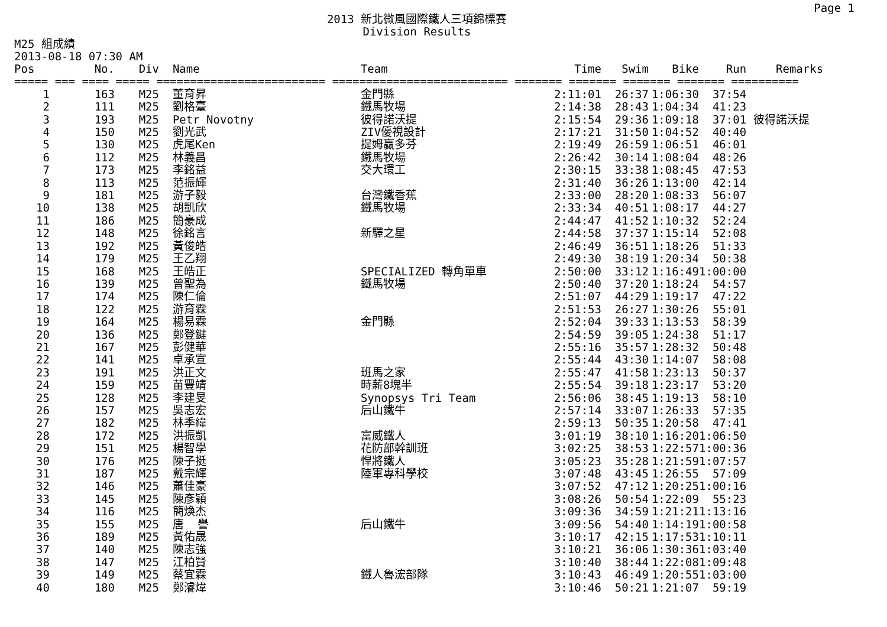Page 1
2013 新北微風國際鐵人三項錦標賽
Division Results
M25 組成績
2013-08-18 07:30 AM
| Pos | No. | Div | Name | Team | Time | Swim | Bike | Run | Remarks |
| --- | --- | --- | --- | --- | --- | --- | --- | --- | --- |
| ===== === ==== ===== ========================= ========================== ======= ======= ======= ======= ========== | | | | | | | | | |
| 1 | 163 | M25 | 董育昇 | 金門縣 | 2:11:01 | 26:37 | 1:06:30 | 37:54 | |
| 2 | 111 | M25 | 劉格臺 | 鐵馬牧場 | 2:14:38 | 28:43 | 1:04:34 | 41:23 | |
| 3 | 193 | M25 | Petr Novotny | 彼得諾沃提 | 2:15:54 | 29:36 | 1:09:18 | 37:01 | 彼得諾沃提 |
| 4 | 150 | M25 | 劉光武 | ZIV優視設計 | 2:17:21 | 31:50 | 1:04:52 | 40:40 | |
| 5 | 130 | M25 | 虎尾Ken | 提姆贏多芬 | 2:19:49 | 26:59 | 1:06:51 | 46:01 | |
| 6 | 112 | M25 | 林義昌 | 鐵馬牧場 | 2:26:42 | 30:14 | 1:08:04 | 48:26 | |
| 7 | 173 | M25 | 李銘益 | 交大環工 | 2:30:15 | 33:38 | 1:08:45 | 47:53 | |
| 8 | 113 | M25 | 范振輝 | | 2:31:40 | 36:26 | 1:13:00 | 42:14 | |
| 9 | 181 | M25 | 游子毅 | 台灣鐵香蕉 | 2:33:00 | 28:20 | 1:08:33 | 56:07 | |
| 10 | 138 | M25 | 胡凱欣 | 鐵馬牧場 | 2:33:34 | 40:51 | 1:08:17 | 44:27 | |
| 11 | 186 | M25 | 簡豪成 | | 2:44:47 | 41:52 | 1:10:32 | 52:24 | |
| 12 | 148 | M25 | 徐銘言 | 新驛之星 | 2:44:58 | 37:37 | 1:15:14 | 52:08 | |
| 13 | 192 | M25 | 黃俊皓 | | 2:46:49 | 36:51 | 1:18:26 | 51:33 | |
| 14 | 179 | M25 | 王乙翔 | | 2:49:30 | 38:19 | 1:20:34 | 50:38 | |
| 15 | 168 | M25 | 王皓正 | SPECIALIZED 轉角單車 | 2:50:00 | 33:12 | 1:16:49 | 1:00:00 | |
| 16 | 139 | M25 | 曾聖為 | 鐵馬牧場 | 2:50:40 | 37:20 | 1:18:24 | 54:57 | |
| 17 | 174 | M25 | 陳仁倫 | | 2:51:07 | 44:29 | 1:19:17 | 47:22 | |
| 18 | 122 | M25 | 游育霖 | | 2:51:53 | 26:27 | 1:30:26 | 55:01 | |
| 19 | 164 | M25 | 楊易霖 | 金門縣 | 2:52:04 | 39:33 | 1:13:53 | 58:39 | |
| 20 | 136 | M25 | 鄭登鍵 | | 2:54:59 | 39:05 | 1:24:38 | 51:17 | |
| 21 | 167 | M25 | 彭健華 | | 2:55:16 | 35:57 | 1:28:32 | 50:48 | |
| 22 | 141 | M25 | 卓承宣 | | 2:55:44 | 43:30 | 1:14:07 | 58:08 | |
| 23 | 191 | M25 | 洪正文 | 班馬之家 | 2:55:47 | 41:58 | 1:23:13 | 50:37 | |
| 24 | 159 | M25 | 苗豐靖 | 時薪8塊半 | 2:55:54 | 39:18 | 1:23:17 | 53:20 | |
| 25 | 128 | M25 | 李建旻 | Synopsys Tri Team | 2:56:06 | 38:45 | 1:19:13 | 58:10 | |
| 26 | 157 | M25 | 吳志宏 | 后山鐵牛 | 2:57:14 | 33:07 | 1:26:33 | 57:35 | |
| 27 | 182 | M25 | 林季緯 | | 2:59:13 | 50:35 | 1:20:58 | 47:41 | |
| 28 | 172 | M25 | 洪振凱 | 富威鐵人 | 3:01:19 | 38:10 | 1:16:20 | 1:06:50 | |
| 29 | 151 | M25 | 楊智學 | 花防部幹訓班 | 3:02:25 | 38:53 | 1:22:57 | 1:00:36 | |
| 30 | 176 | M25 | 陳子挺 | 悍將鐵人 | 3:05:23 | 35:28 | 1:21:59 | 1:07:57 | |
| 31 | 187 | M25 | 戴宗輝 | 陸軍專科學校 | 3:07:48 | 43:45 | 1:26:55 | 57:09 | |
| 32 | 146 | M25 | 蕭佳豪 | | 3:07:52 | 47:12 | 1:20:25 | 1:00:16 | |
| 33 | 145 | M25 | 陳彥穎 | | 3:08:26 | 50:54 | 1:22:09 | 55:23 | |
| 34 | 116 | M25 | 簡煥杰 | | 3:09:36 | 34:59 | 1:21:21 | 1:13:16 | |
| 35 | 155 | M25 | 唐 譽 | 后山鐵牛 | 3:09:56 | 54:40 | 1:14:19 | 1:00:58 | |
| 36 | 189 | M25 | 黃佑晟 | | 3:10:17 | 42:15 | 1:17:53 | 1:10:11 | |
| 37 | 140 | M25 | 陳志強 | | 3:10:21 | 36:06 | 1:30:36 | 1:03:40 | |
| 38 | 147 | M25 | 江柏賢 | | 3:10:40 | 38:44 | 1:22:08 | 1:09:48 | |
| 39 | 149 | M25 | 蔡宜霖 | 鐵人魯浤部隊 | 3:10:43 | 46:49 | 1:20:55 | 1:03:00 | |
| 40 | 180 | M25 | 鄭濬煒 | | 3:10:46 | 50:21 | 1:21:07 | 59:19 | |